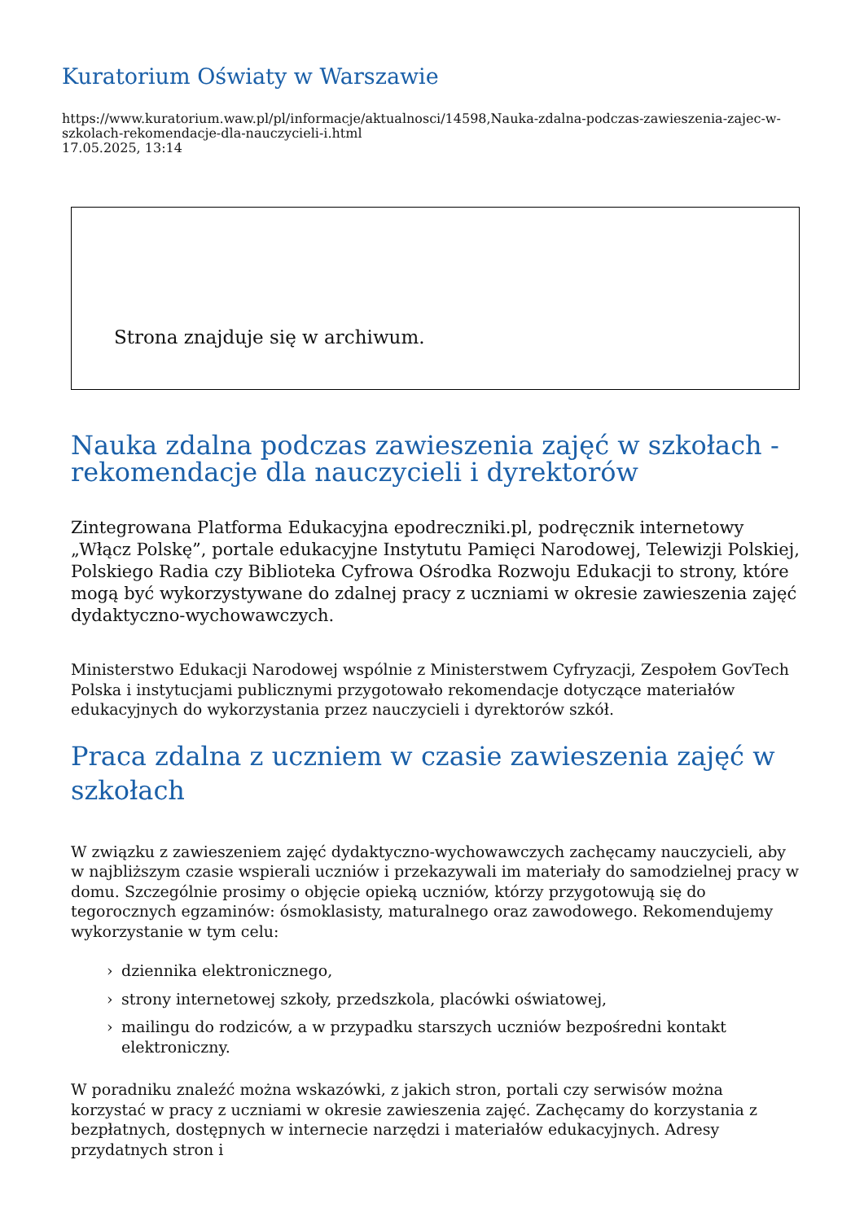Kuratorium Oświaty w Warszawie
https://www.kuratorium.waw.pl/pl/informacje/aktualnosci/14598,Nauka-zdalna-podczas-zawieszenia-zajec-w-szkolach-rekomendacje-dla-nauczycieli-i.html
17.05.2025, 13:14
Strona znajduje się w archiwum.
Nauka zdalna podczas zawieszenia zajęć w szkołach - rekomendacje dla nauczycieli i dyrektorów
Zintegrowana Platforma Edukacyjna epodreczniki.pl, podręcznik internetowy „Włącz Polskę”, portale edukacyjne Instytutu Pamięci Narodowej, Telewizji Polskiej, Polskiego Radia czy Biblioteka Cyfrowa Ośrodka Rozwoju Edukacji to strony, które mogą być wykorzystywane do zdalnej pracy z uczniami w okresie zawieszenia zajęć dydaktyczno-wychowawczych.
Ministerstwo Edukacji Narodowej wspólnie z Ministerstwem Cyfryzacji, Zespołem GovTech Polska i instytucjami publicznymi przygotowało rekomendacje dotyczące materiałów edukacyjnych do wykorzystania przez nauczycieli i dyrektorów szkół.
Praca zdalna z uczniem w czasie zawieszenia zajęć w szkołach
W związku z zawieszeniem zajęć dydaktyczno-wychowawczych zachęcamy nauczycieli, aby w najbliższym czasie wspierali uczniów i przekazywali im materiały do samodzielnej pracy w domu. Szczególnie prosimy o objęcie opieką uczniów, którzy przygotowują się do tegorocznych egzaminów: ósmoklasisty, maturalnego oraz zawodowego. Rekomendujemy wykorzystanie w tym celu:
› dziennika elektronicznego,
› strony internetowej szkoły, przedszkola, placówki oświatowej,
› mailingu do rodziców, a w przypadku starszych uczniów bezpośredni kontakt elektroniczny.
W poradniku znaleźć można wskazówki, z jakich stron, portali czy serwisów można korzystać w pracy z uczniami w okresie zawieszenia zajęć. Zachęcamy do korzystania z bezpłatnych, dostępnych w internecie narzędzi i materiałów edukacyjnych. Adresy przydatnych stron i